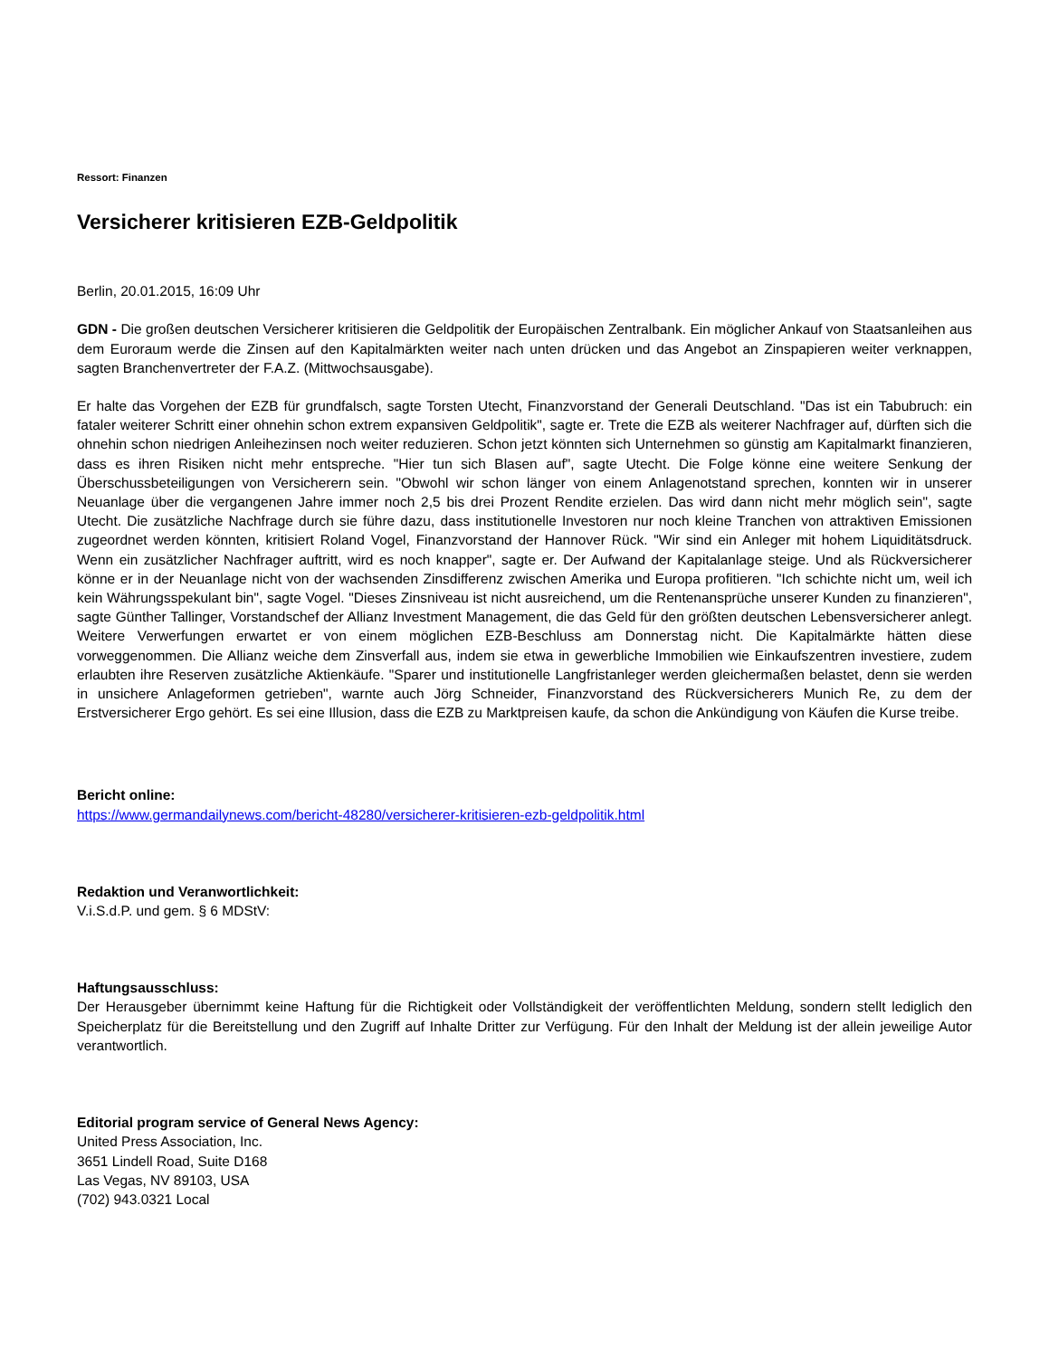Ressort: Finanzen
Versicherer kritisieren EZB-Geldpolitik
Berlin, 20.01.2015, 16:09 Uhr
GDN - Die großen deutschen Versicherer kritisieren die Geldpolitik der Europäischen Zentralbank. Ein möglicher Ankauf von Staatsanleihen aus dem Euroraum werde die Zinsen auf den Kapitalmärkten weiter nach unten drücken und das Angebot an Zinspapieren weiter verknappen, sagten Branchenvertreter der F.A.Z. (Mittwochsausgabe).
Er halte das Vorgehen der EZB für grundfalsch, sagte Torsten Utecht, Finanzvorstand der Generali Deutschland. "Das ist ein Tabubruch: ein fataler weiterer Schritt einer ohnehin schon extrem expansiven Geldpolitik", sagte er. Trete die EZB als weiterer Nachfrager auf, dürften sich die ohnehin schon niedrigen Anleihezinsen noch weiter reduzieren. Schon jetzt könnten sich Unternehmen so günstig am Kapitalmarkt finanzieren, dass es ihren Risiken nicht mehr entspreche. "Hier tun sich Blasen auf", sagte Utecht. Die Folge könne eine weitere Senkung der Überschussbeteiligungen von Versicherern sein. "Obwohl wir schon länger von einem Anlagenotstand sprechen, konnten wir in unserer Neuanlage über die vergangenen Jahre immer noch 2,5 bis drei Prozent Rendite erzielen. Das wird dann nicht mehr möglich sein", sagte Utecht. Die zusätzliche Nachfrage durch sie führe dazu, dass institutionelle Investoren nur noch kleine Tranchen von attraktiven Emissionen zugeordnet werden könnten, kritisiert Roland Vogel, Finanzvorstand der Hannover Rück. "Wir sind ein Anleger mit hohem Liquiditätsdruck. Wenn ein zusätzlicher Nachfrager auftritt, wird es noch knapper", sagte er. Der Aufwand der Kapitalanlage steige. Und als Rückversicherer könne er in der Neuanlage nicht von der wachsenden Zinsdifferenz zwischen Amerika und Europa profitieren. "Ich schichte nicht um, weil ich kein Währungsspekulant bin", sagte Vogel. "Dieses Zinsniveau ist nicht ausreichend, um die Rentenansprüche unserer Kunden zu finanzieren", sagte Günther Tallinger, Vorstandschef der Allianz Investment Management, die das Geld für den größten deutschen Lebensversicherer anlegt. Weitere Verwerfungen erwartet er von einem möglichen EZB-Beschluss am Donnerstag nicht. Die Kapitalmärkte hätten diese vorweggenommen. Die Allianz weiche dem Zinsverfall aus, indem sie etwa in gewerbliche Immobilien wie Einkaufszentren investiere, zudem erlaubten ihre Reserven zusätzliche Aktienkäufe. "Sparer und institutionelle Langfristanleger werden gleichermaßen belastet, denn sie werden in unsichere Anlageformen getrieben", warnte auch Jörg Schneider, Finanzvorstand des Rückversicherers Munich Re, zu dem der Erstversicherer Ergo gehört. Es sei eine Illusion, dass die EZB zu Marktpreisen kaufe, da schon die Ankündigung von Käufen die Kurse treibe.
Bericht online:
https://www.germandailynews.com/bericht-48280/versicherer-kritisieren-ezb-geldpolitik.html
Redaktion und Veranwortlichkeit:
V.i.S.d.P. und gem. § 6 MDStV:
Haftungsausschluss:
Der Herausgeber übernimmt keine Haftung für die Richtigkeit oder Vollständigkeit der veröffentlichten Meldung, sondern stellt lediglich den Speicherplatz für die Bereitstellung und den Zugriff auf Inhalte Dritter zur Verfügung. Für den Inhalt der Meldung ist der allein jeweilige Autor verantwortlich.
Editorial program service of General News Agency:
United Press Association, Inc.
3651 Lindell Road, Suite D168
Las Vegas, NV 89103, USA
(702) 943.0321 Local